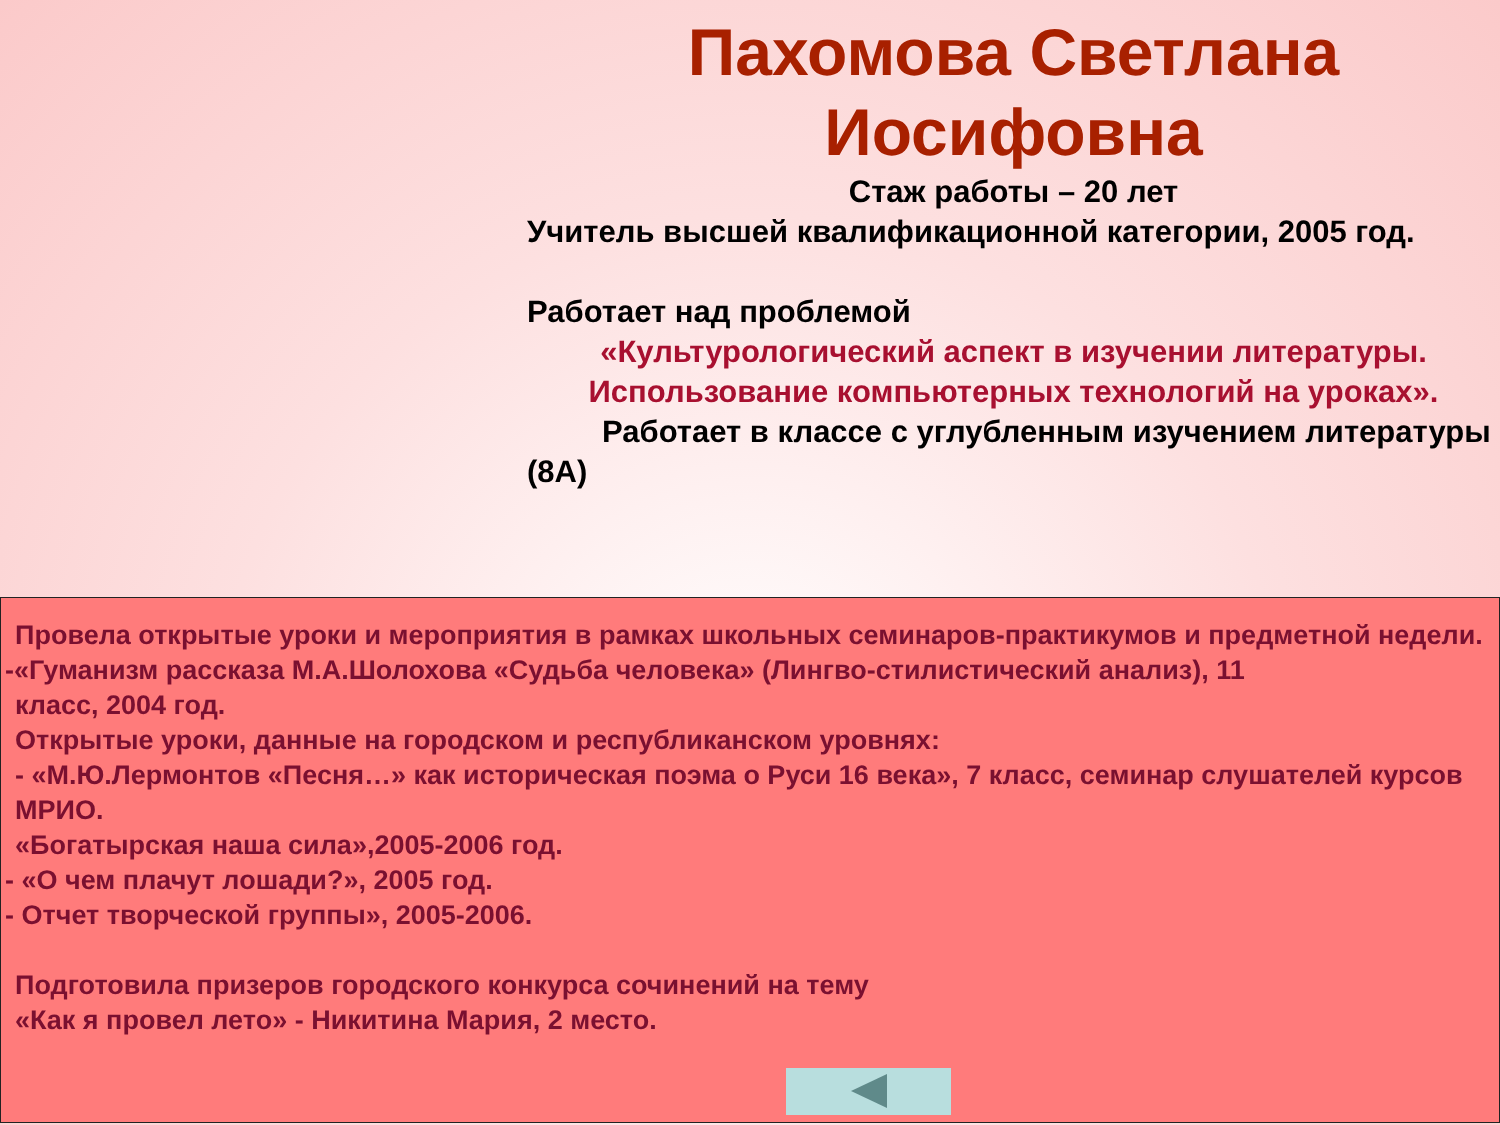Пахомова Светлана Иосифовна
Стаж работы – 20 лет
Учитель высшей квалификационной категории, 2005 год.
Работает над проблемой
«Культурологический аспект в изучении литературы. Использование компьютерных технологий на уроках».
Работает в классе с углубленным изучением литературы (8А)
Провела открытые уроки и мероприятия в рамках школьных семинаров-практикумов и предметной недели.
-«Гуманизм рассказа М.А.Шолохова «Судьба человека» (Лингво-стилистический анализ), 11
класс, 2004 год.
Открытые уроки, данные на городском и республиканском уровнях:
- «М.Ю.Лермонтов «Песня…» как историческая поэма о Руси 16 века», 7 класс, семинар слушателей курсов МРИО.
«Богатырская наша сила»,2005-2006 год.
- «О чем плачут лошади?», 2005 год.
- Отчет творческой группы», 2005-2006.
Подготовила призеров городского конкурса сочинений на тему
«Как я провел лето» - Никитина Мария, 2 место.